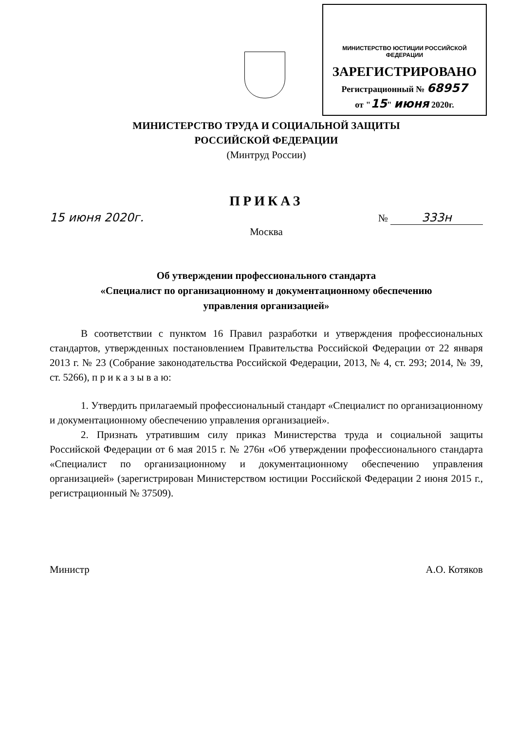МИНИСТЕРСТВО ЮСТИЦИИ РОССИЙСКОЙ ФЕДЕРАЦИИ
ЗАРЕГИСТРИРОВАНО
Регистрационный № 68957
от "15" июня 2020г.
МИНИСТЕРСТВО ТРУДА И СОЦИАЛЬНОЙ ЗАЩИТЫ
РОССИЙСКОЙ ФЕДЕРАЦИИ
(Минтруд России)
ПРИКАЗ
15 июня 2020г. № 333н
Москва
Об утверждении профессионального стандарта
«Специалист по организационному и документационному обеспечению
управления организацией»
В соответствии с пунктом 16 Правил разработки и утверждения профессиональных стандартов, утвержденных постановлением Правительства Российской Федерации от 22 января 2013 г. № 23 (Собрание законодательства Российской Федерации, 2013, № 4, ст. 293; 2014, № 39, ст. 5266), п р и к а з ы в а ю:
1. Утвердить прилагаемый профессиональный стандарт «Специалист по организационному и документационному обеспечению управления организацией».
2. Признать утратившим силу приказ Министерства труда и социальной защиты Российской Федерации от 6 мая 2015 г. № 276н «Об утверждении профессионального стандарта «Специалист по организационному и документационному обеспечению управления организацией» (зарегистрирован Министерством юстиции Российской Федерации 2 июня 2015 г., регистрационный № 37509).
Министр А.О. Котяков